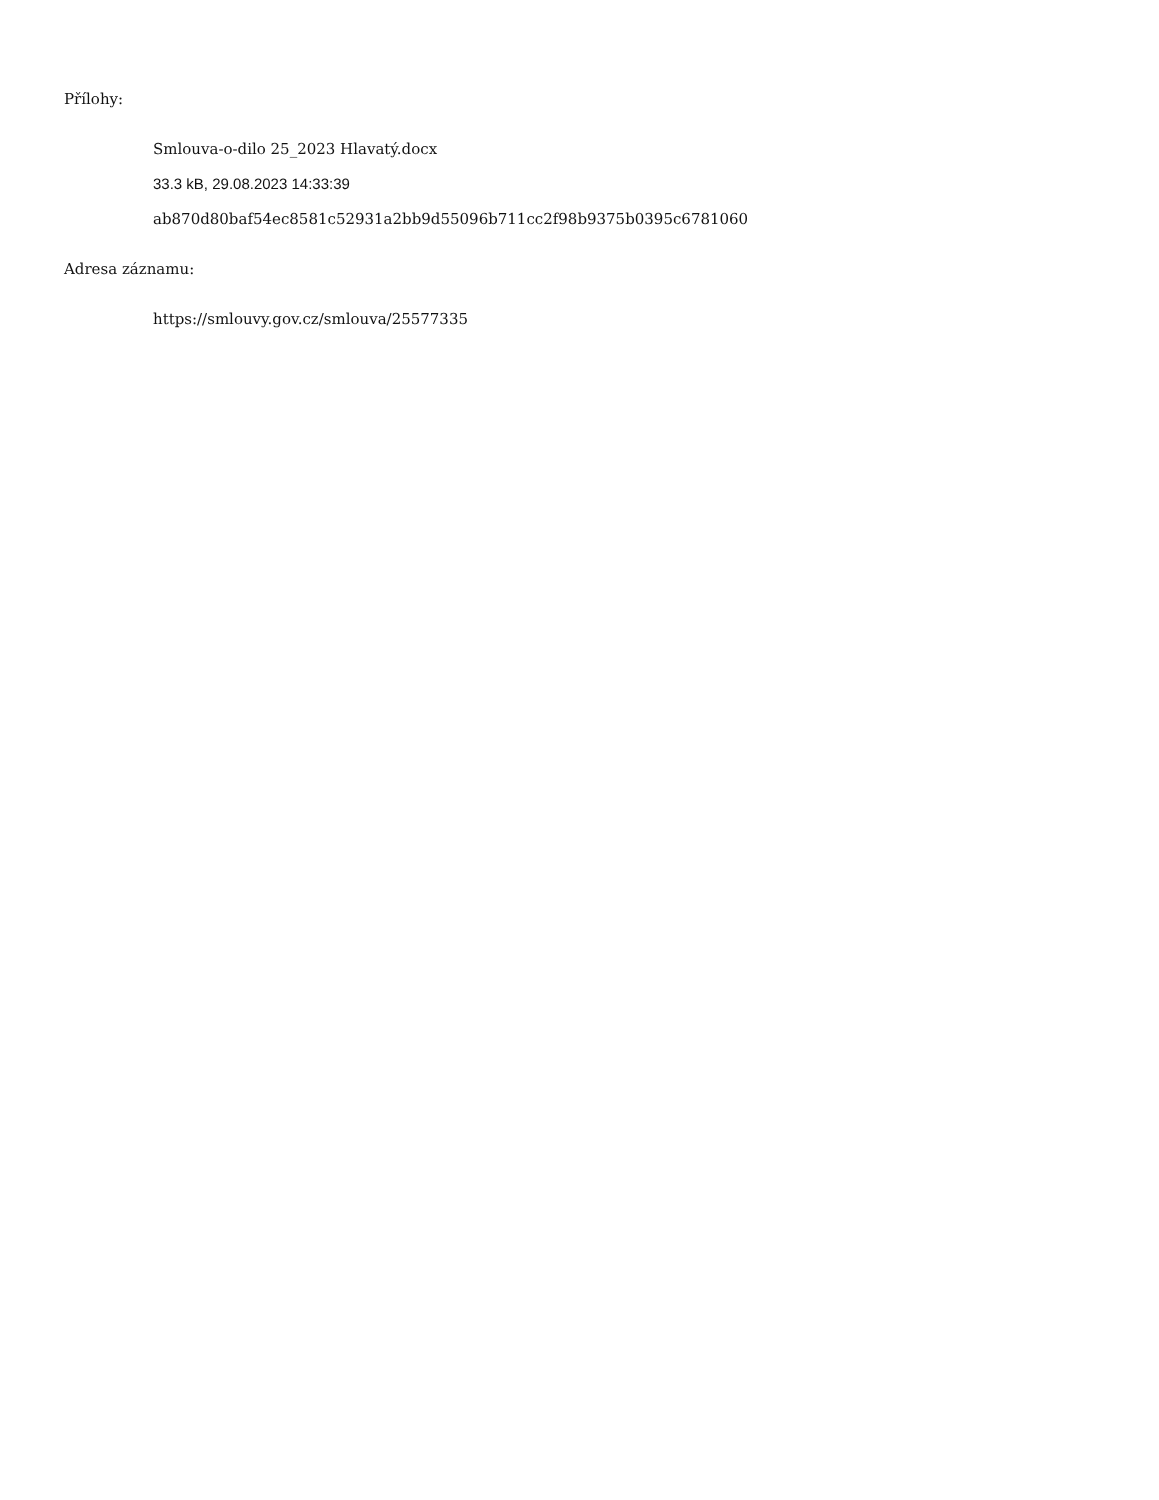Přílohy:
Smlouva-o-dilo 25_2023 Hlavatý.docx
33.3 kB, 29.08.2023 14:33:39
ab870d80baf54ec8581c52931a2bb9d55096b711cc2f98b9375b0395c6781060
Adresa záznamu:
https://smlouvy.gov.cz/smlouva/25577335